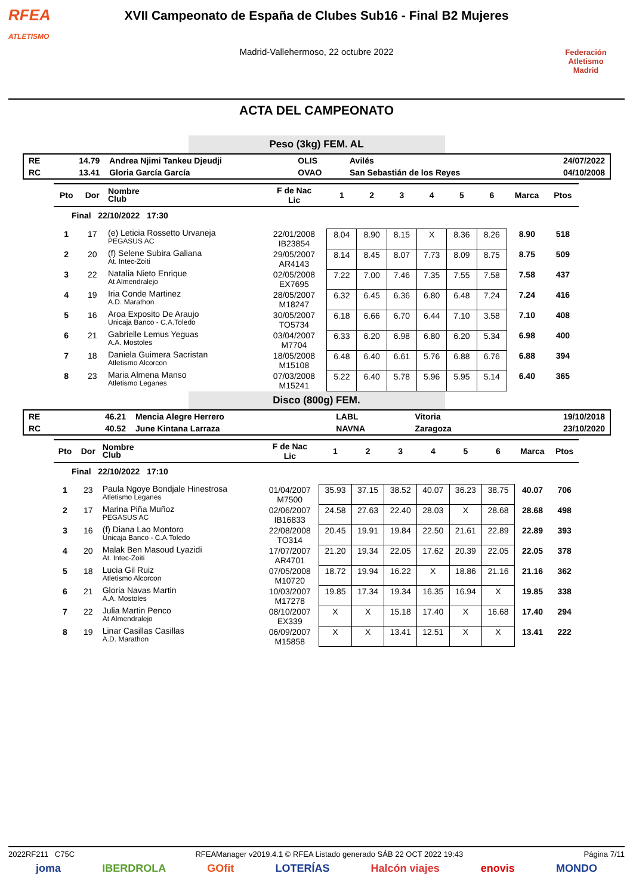RFEA
ATLETISMO
XVII Campeonato de España de Clubes Sub16 - Final B2 Mujeres
Madrid-Vallehermoso, 22 octubre 2022
Federación Atletismo
Madrid
ACTA DEL CAMPEONATO
Peso (3kg) FEM. AL
| RE | 14.79 | Andrea Njimi Tankeu Djeudji | OLIS | Avilés | 24/07/2022 |
| RC | 13.41 | Gloria García García | OVAO | San Sebastián de los Reyes | 04/10/2008 |
| Pto | Dor | Nombre Club | F de Nac Lic | 1 | 2 | 3 | 4 | 5 | 6 | Marca | Ptos |
| --- | --- | --- | --- | --- | --- | --- | --- | --- | --- | --- | --- |
| Final 22/10/2022 17:30 | | | | | | | | | | | |
| 1 | 17 | (e) Leticia Rossetto Urvaneja PEGASUS AC | 22/01/2008 IB23854 | 8.04 | 8.90 | 8.15 | X | 8.36 | 8.26 | 8.90 | 518 |
| 2 | 20 | (f) Selene Subira Galiana At. Intec-Zoiti | 29/05/2007 AR4143 | 8.14 | 8.45 | 8.07 | 7.73 | 8.09 | 8.75 | 8.75 | 509 |
| 3 | 22 | Natalia Nieto Enrique At Almendralejo | 02/05/2008 EX7695 | 7.22 | 7.00 | 7.46 | 7.35 | 7.55 | 7.58 | 7.58 | 437 |
| 4 | 19 | Iria Conde Martinez A.D. Marathon | 28/05/2007 M18247 | 6.32 | 6.45 | 6.36 | 6.80 | 6.48 | 7.24 | 7.24 | 416 |
| 5 | 16 | Aroa Exposito De Araujo Unicaja Banco - C.A.Toledo | 30/05/2007 TO5734 | 6.18 | 6.66 | 6.70 | 6.44 | 7.10 | 3.58 | 7.10 | 408 |
| 6 | 21 | Gabrielle Lemus Yeguas A.A. Mostoles | 03/04/2007 M7704 | 6.33 | 6.20 | 6.98 | 6.80 | 6.20 | 5.34 | 6.98 | 400 |
| 7 | 18 | Daniela Guimera Sacristan Atletismo Alcorcon | 18/05/2008 M15108 | 6.48 | 6.40 | 6.61 | 5.76 | 6.88 | 6.76 | 6.88 | 394 |
| 8 | 23 | Maria Almena Manso Atletismo Leganes | 07/03/2008 M15241 | 5.22 | 6.40 | 5.78 | 5.96 | 5.95 | 5.14 | 6.40 | 365 |
Disco (800g) FEM.
| RE | 46.21 | Mencia Alegre Herrero | LABL | Vitoria | 19/10/2018 |
| RC | 40.52 | June Kintana Larraza | NAVNA | Zaragoza | 23/10/2020 |
| Pto | Dor | Nombre Club | F de Nac Lic | 1 | 2 | 3 | 4 | 5 | 6 | Marca | Ptos |
| --- | --- | --- | --- | --- | --- | --- | --- | --- | --- | --- | --- |
| Final 22/10/2022 17:10 | | | | | | | | | | | |
| 1 | 23 | Paula Ngoye Bondjale Hinestrosa Atletismo Leganes | 01/04/2007 M7500 | 35.93 | 37.15 | 38.52 | 40.07 | 36.23 | 38.75 | 40.07 | 706 |
| 2 | 17 | Marina Piña Muñoz PEGASUS AC | 02/06/2007 IB16833 | 24.58 | 27.63 | 22.40 | 28.03 | X | 28.68 | 28.68 | 498 |
| 3 | 16 | (f) Diana Lao Montoro Unicaja Banco - C.A.Toledo | 22/08/2008 TO314 | 20.45 | 19.91 | 19.84 | 22.50 | 21.61 | 22.89 | 22.89 | 393 |
| 4 | 20 | Malak Ben Masoud Lyazidi At. Intec-Zoiti | 17/07/2007 AR4701 | 21.20 | 19.34 | 22.05 | 17.62 | 20.39 | 22.05 | 22.05 | 378 |
| 5 | 18 | Lucia Gil Ruiz Atletismo Alcorcon | 07/05/2008 M10720 | 18.72 | 19.94 | 16.22 | X | 18.86 | 21.16 | 21.16 | 362 |
| 6 | 21 | Gloria Navas Martin A.A. Mostoles | 10/03/2007 M17278 | 19.85 | 17.34 | 19.34 | 16.35 | 16.94 | X | 19.85 | 338 |
| 7 | 22 | Julia Martin Penco At Almendralejo | 08/10/2007 EX339 | X | X | 15.18 | 17.40 | X | 16.68 | 17.40 | 294 |
| 8 | 19 | Linar Casillas Casillas A.D. Marathon | 06/09/2007 M15858 | X | X | 13.41 | 12.51 | X | X | 13.41 | 222 |
2022RF211 C75C RFEAManager v2019.4.1 © RFEA Listado generado SÁB 22 OCT 2022 19:43 Página 7/11
joma IBERDROLA GOfit LOTERÍAS Halcón viajes enovis MONDO